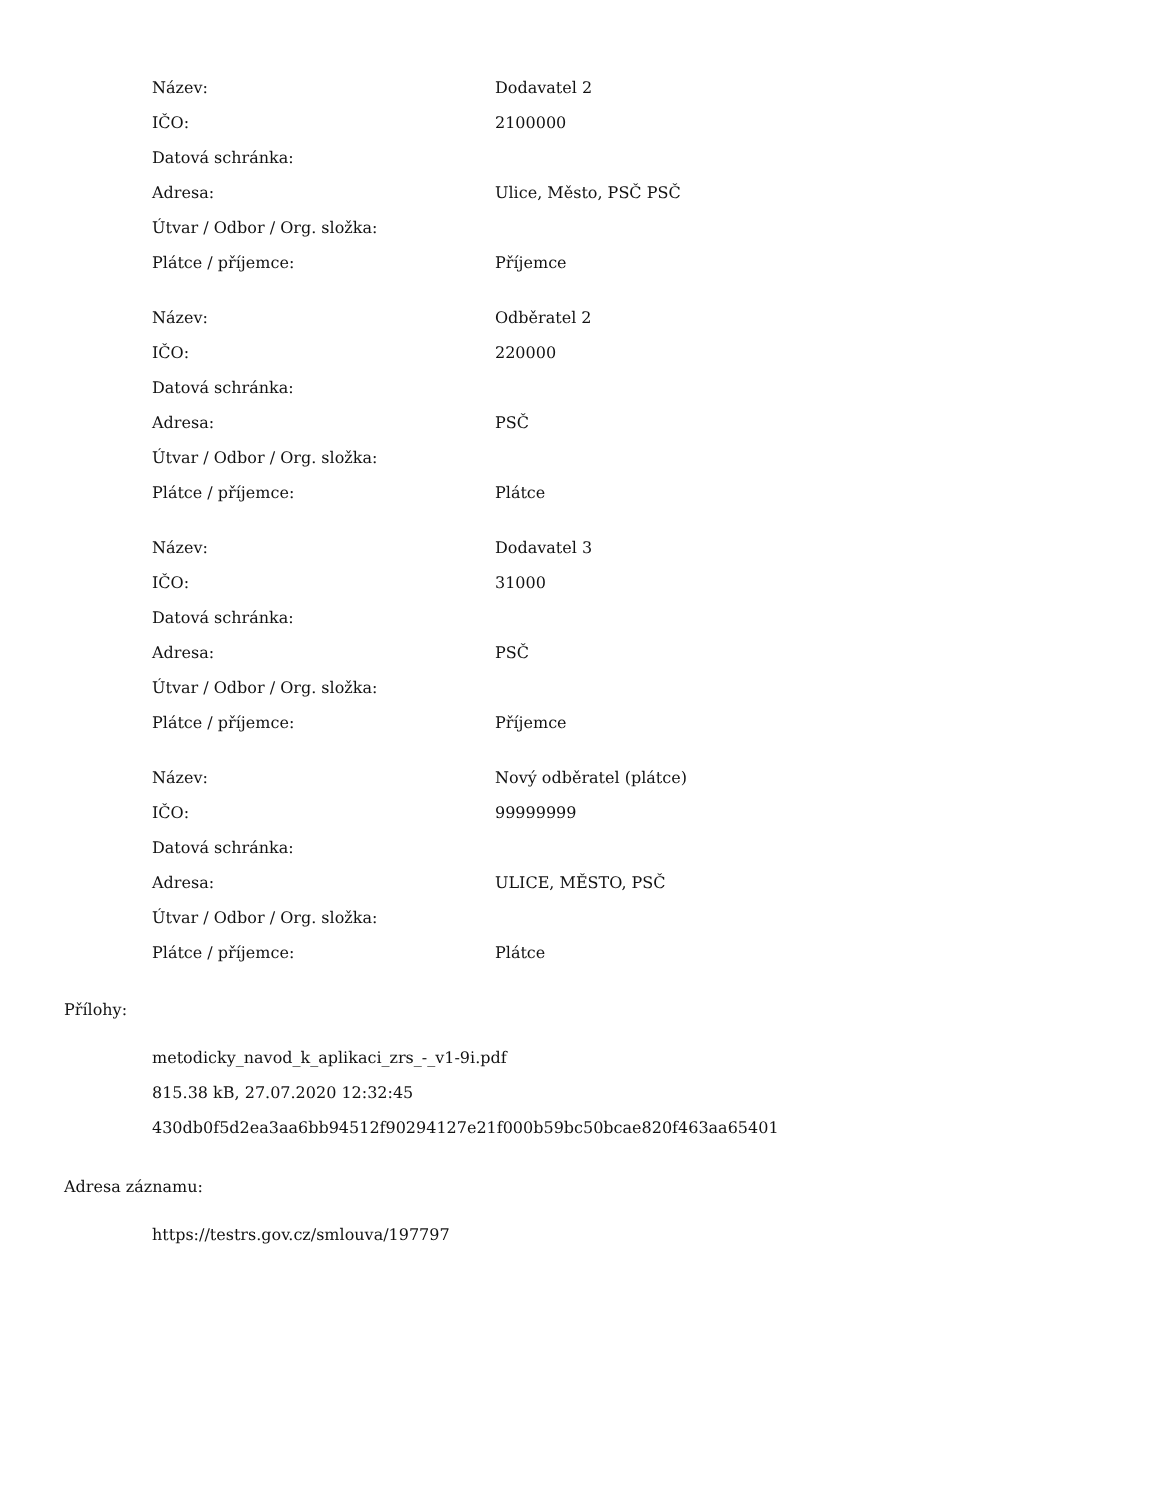| Název: | Dodavatel 2 |
| IČO: | 2100000 |
| Datová schránka: | |
| Adresa: | Ulice, Město, PSČ PSČ |
| Útvar / Odbor / Org. složka: | |
| Plátce / příjemce: | Příjemce |
| Název: | Odběratel 2 |
| IČO: | 220000 |
| Datová schránka: | |
| Adresa: | PSČ |
| Útvar / Odbor / Org. složka: | |
| Plátce / příjemce: | Plátce |
| Název: | Dodavatel 3 |
| IČO: | 31000 |
| Datová schránka: | |
| Adresa: | PSČ |
| Útvar / Odbor / Org. složka: | |
| Plátce / příjemce: | Příjemce |
| Název: | Nový odběratel (plátce) |
| IČO: | 99999999 |
| Datová schránka: | |
| Adresa: | ULICE, MĚSTO, PSČ |
| Útvar / Odbor / Org. složka: | |
| Plátce / příjemce: | Plátce |
Přílohy:
metodicky_navod_k_aplikaci_zrs_-_v1-9i.pdf
815.38 kB, 27.07.2020 12:32:45
430db0f5d2ea3aa6bb94512f90294127e21f000b59bc50bcae820f463aa65401
Adresa záznamu:
https://testrs.gov.cz/smlouva/197797